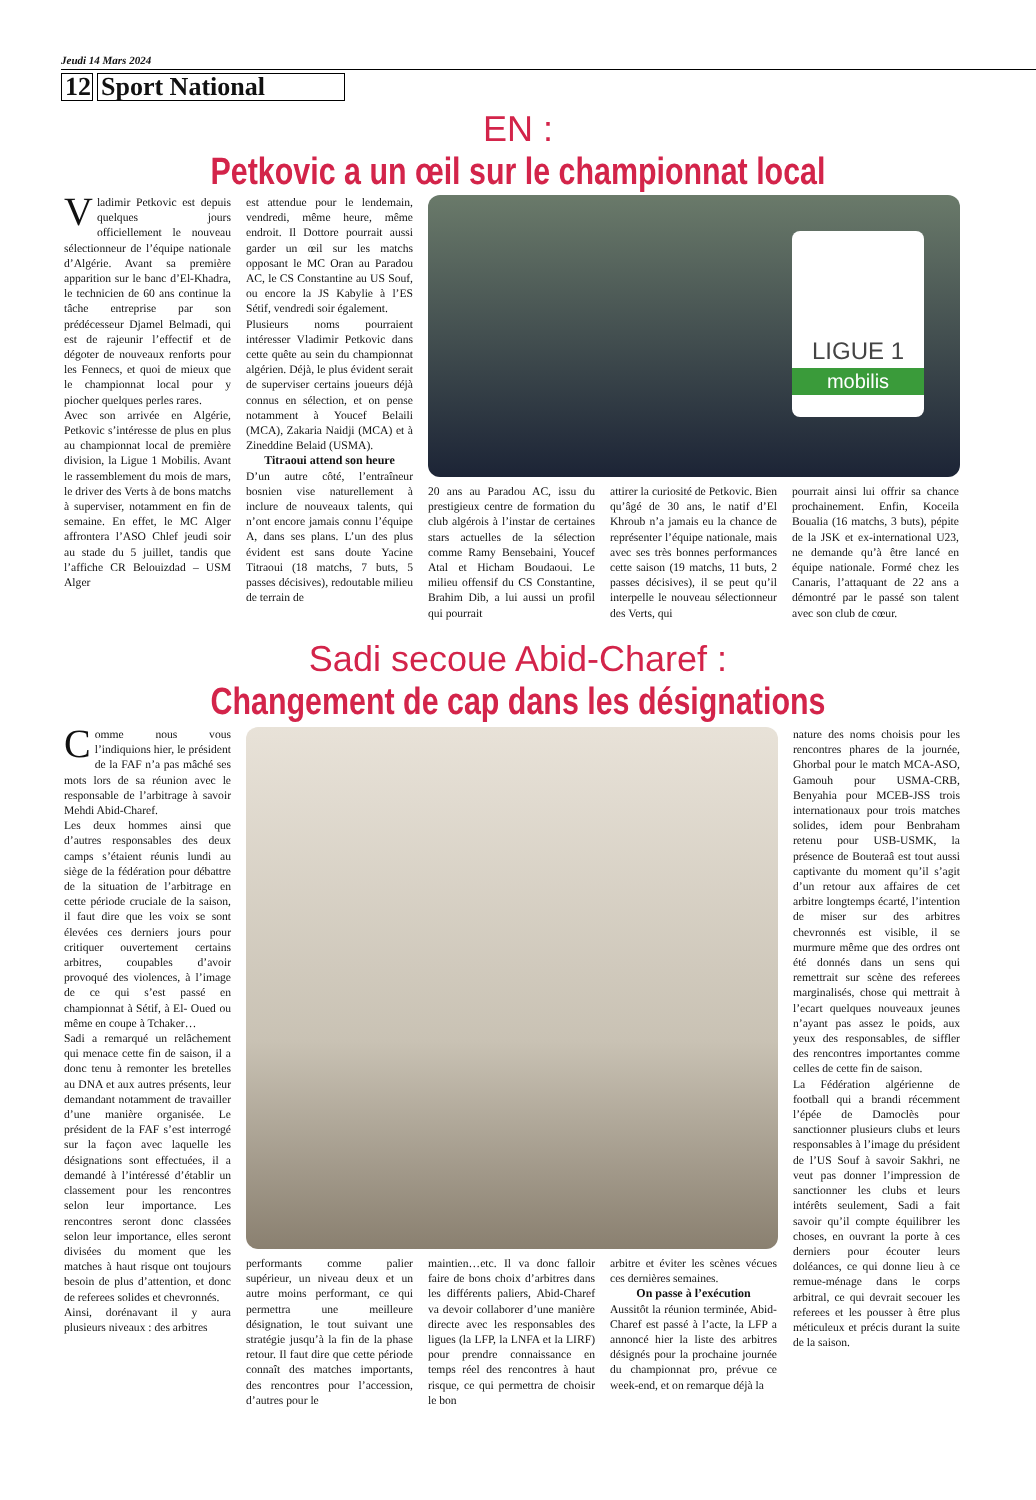Jeudi 14 Mars 2024
12 Sport National
EN :
Petkovic a un œil sur le championnat local
Vladimir Petkovic est depuis quelques jours officiellement le nouveau sélectionneur de l’équipe nationale d’Algérie. Avant sa première apparition sur le banc d’El-Khadra, le technicien de 60 ans continue la tâche entreprise par son prédécesseur Djamel Belmadi, qui est de rajeunir l’effectif et de dégoter de nouveaux renforts pour les Fennecs, et quoi de mieux que le championnat local pour y piocher quelques perles rares.
Avec son arrivée en Algérie, Petkovic s’intéresse de plus en plus au championnat local de première division, la Ligue 1 Mobilis. Avant le rassemblement du mois de mars, le driver des Verts à de bons matchs à superviser, notamment en fin de semaine. En effet, le MC Alger affrontera l’ASO Chlef jeudi soir au stade du 5 juillet, tandis que l’affiche CR Belouizdad – USM Alger
est attendue pour le lendemain, vendredi, même heure, même endroit. Il Dottore pourrait aussi garder un œil sur les matchs opposant le MC Oran au Paradou AC, le CS Constantine au US Souf, ou encore la JS Kabylie à l’ES Sétif, vendredi soir également.
Plusieurs noms pourraient intéresser Vladimir Petkovic dans cette quête au sein du championnat algérien. Déjà, le plus évident serait de superviser certains joueurs déjà connus en sélection, et on pense notamment à Youcef Belaili (MCA), Zakaria Naidji (MCA) et à Zineddine Belaid (USMA).
Titraoui attend son heure
D’un autre côté, l’entraîneur bosnien vise naturellement à inclure de nouveaux talents, qui n’ont encore jamais connu l’équipe A, dans ses plans. L’un des plus évident est sans doute Yacine Titraoui (18 matchs, 7 buts, 5 passes décisives), redoutable milieu de terrain de
LIGUE 1
mobilis
20 ans au Paradou AC, issu du prestigieux centre de formation du club algérois à l’instar de certaines stars actuelles de la sélection comme Ramy Bensebaini, Youcef Atal et Hicham Boudaoui. Le milieu offensif du CS Constantine, Brahim Dib, a lui aussi un profil qui pourrait
attirer la curiosité de Petkovic. Bien qu’âgé de 30 ans, le natif d’El Khroub n’a jamais eu la chance de représenter l’équipe nationale, mais avec ses très bonnes performances cette saison (19 matchs, 11 buts, 2 passes décisives), il se peut qu’il interpelle le nouveau sélectionneur des Verts, qui
pourrait ainsi lui offrir sa chance prochainement. Enfin, Koceila Boualia (16 matchs, 3 buts), pépite de la JSK et ex-international U23, ne demande qu’à être lancé en équipe nationale. Formé chez les Canaris, l’attaquant de 22 ans a démontré par le passé son talent avec son club de cœur.
Sadi secoue Abid-Charef :
Changement de cap dans les désignations
Comme nous vous l’indiquions hier, le président de la FAF n’a pas mâché ses mots lors de sa réunion avec le responsable de l’arbitrage à savoir Mehdi Abid-Charef.
Les deux hommes ainsi que d’autres responsables des deux camps s’étaient réunis lundi au siège de la fédération pour débattre de la situation de l’arbitrage en cette période cruciale de la saison, il faut dire que les voix se sont élevées ces derniers jours pour critiquer ouvertement certains arbitres, coupables d’avoir provoqué des violences, à l’image de ce qui s’est passé en championnat à Sétif, à El- Oued ou même en coupe à Tchaker…
Sadi a remarqué un relâchement qui menace cette fin de saison, il a donc tenu à remonter les bretelles au DNA et aux autres présents, leur demandant notamment de travailler d’une manière organisée. Le président de la FAF s’est interrogé sur la façon avec laquelle les désignations sont effectuées, il a demandé à l’intéressé d’établir un classement pour les rencontres selon leur importance. Les rencontres seront donc classées selon leur importance, elles seront divisées du moment que les matches à haut risque ont toujours besoin de plus d’attention, et donc de referees solides et chevronnés.
Ainsi, dorénavant il y aura plusieurs niveaux : des arbitres
performants comme palier supérieur, un niveau deux et un autre moins performant, ce qui permettra une meilleure désignation, le tout suivant une stratégie jusqu’à la fin de la phase retour. Il faut dire que cette période connaît des matches importants, des rencontres pour l’accession, d’autres pour le
maintien…etc. Il va donc falloir faire de bons choix d’arbitres dans les différents paliers, Abid-Charef va devoir collaborer d’une manière directe avec les responsables des ligues (la LFP, la LNFA et la LIRF) pour prendre connaissance en temps réel des rencontres à haut risque, ce qui permettra de choisir le bon
arbitre et éviter les scènes vécues ces dernières semaines.
On passe à l’exécution
Aussitôt la réunion terminée, Abid- Charef est passé à l’acte, la LFP a annoncé hier la liste des arbitres désignés pour la prochaine journée du championnat pro, prévue ce week-end, et on remarque déjà la
nature des noms choisis pour les rencontres phares de la journée, Ghorbal pour le match MCA-ASO, Gamouh pour USMA-CRB, Benyahia pour MCEB-JSS trois internationaux pour trois matches solides, idem pour Benbraham retenu pour USB-USMK, la présence de Bouteraâ est tout aussi captivante du moment qu’il s’agit d’un retour aux affaires de cet arbitre longtemps écarté, l’intention de miser sur des arbitres chevronnés est visible, il se murmure même que des ordres ont été donnés dans un sens qui remettrait sur scène des referees marginalisés, chose qui mettrait à l’ecart quelques nouveaux jeunes n’ayant pas assez le poids, aux yeux des responsables, de siffler des rencontres importantes comme celles de cette fin de saison.
La Fédération algérienne de football qui a brandi récemment l’épée de Damoclès pour sanctionner plusieurs clubs et leurs responsables à l’image du président de l’US Souf à savoir Sakhri, ne veut pas donner l’impression de sanctionner les clubs et leurs intérêts seulement, Sadi a fait savoir qu’il compte équilibrer les choses, en ouvrant la porte à ces derniers pour écouter leurs doléances, ce qui donne lieu à ce remue-ménage dans le corps arbitral, ce qui devrait secouer les referees et les pousser à être plus méticuleux et précis durant la suite de la saison.